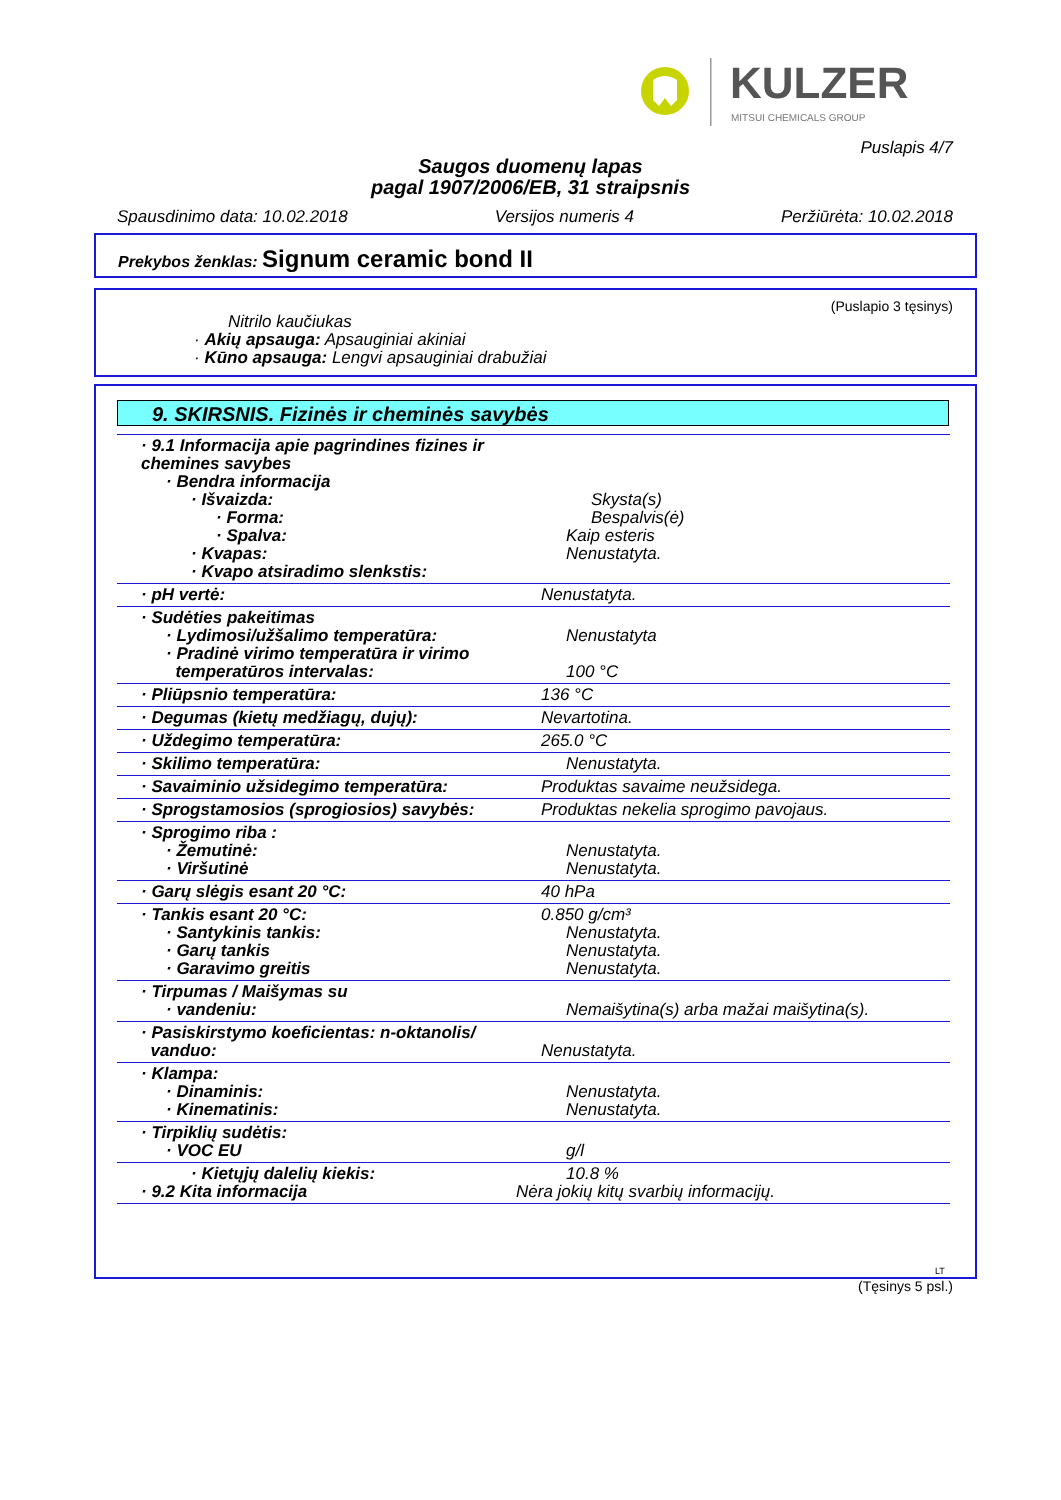KULZER
MITSUI CHEMICALS GROUP
Puslapis 4/7
Saugos duomenų lapas
pagal 1907/2006/EB, 31 straipsnis
Spausdinimo data: 10.02.2018 Versijos numeris 4 Peržiūrėta: 10.02.2018
Prekybos ženklas: Signum ceramic bond II
(Puslapio 3 tęsinys)
Nitrilo kaučiukas
· Akių apsauga: Apsauginiai akiniai
· Kūno apsauga: Lengvi apsauginiai drabužiai
9. SKIRSNIS. Fizinės ir cheminės savybės
| · 9.1 Informacija apie pagrindines fizines ir chemines savybes · Bendra informacija · Išvaizda: · Forma: · Spalva: · Kvapas: · Kvapo atsiradimo slenkstis: | Skysta(s) Bespalvis(ė) Kaip esteris Nenustatyta. |
| · pH vertė: | Nenustatyta. |
| · Sudėties pakeitimas · Lydimosi/užšalimo temperatūra: · Pradinė virimo temperatūra ir virimo temperatūros intervalas: | Nenustatyta 100 °C |
| · Pliūpsnio temperatūra: | 136 °C |
| · Degumas (kietų medžiagų, dujų): | Nevartotina. |
| · Uždegimo temperatūra: | 265.0 °C |
| · Skilimo temperatūra: | Nenustatyta. |
| · Savaiminio užsidegimo temperatūra: | Produktas savaime neužsidega. |
| · Sprogstamosios (sprogiosios) savybės: | Produktas nekelia sprogimo pavojaus. |
| · Sprogimo riba : · Žemutinė: · Viršutinė | Nenustatyta. Nenustatyta. |
| · Garų slėgis esant 20 °C: | 40 hPa |
| · Tankis esant 20 °C: · Santykinis tankis: · Garų tankis · Garavimo greitis | 0.850 g/cm³ Nenustatyta. Nenustatyta. Nenustatyta. |
| · Tirpumas / Maišymas su · vandeniu: | Nemaišytina(s) arba mažai maišytina(s). |
| · Pasiskirstymo koeficientas: n-oktanolis/ vanduo: | Nenustatyta. |
| · Klampa: · Dinaminis: · Kinematinis: | Nenustatyta. Nenustatyta. |
| · Tirpiklių sudėtis: · VOC EU | g/l |
| · Kietųjų dalelių kiekis: · 9.2 Kita informacija | 10.8 % Nėra jokių kitų svarbių informacijų. |
LT
(Tęsinys 5 psl.)